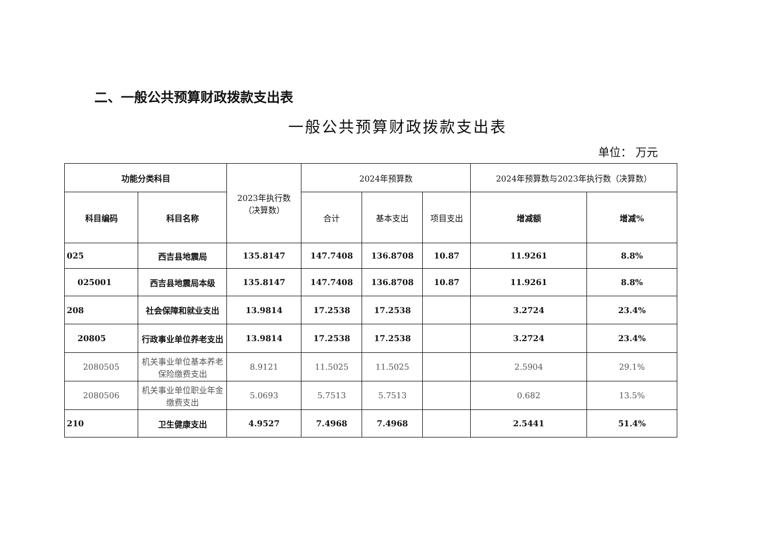二、一般公共预算财政拨款支出表
一般公共预算财政拨款支出表
单位： 万元
| 功能分类科目 | | 2023年执行数 （决算数） | 2024年预算数 | | | 2024年预算数与2023年执行数（决算数） | |
| --- | --- | --- | --- | --- | --- | --- | --- |
| 科目编码 | 科目名称 | | 合计 | 基本支出 | 项目支出 | 增减额 | 增减% |
| 025 | 西吉县地震局 | 135.8147 | 147.7408 | 136.8708 | 10.87 | 11.9261 | 8.8% |
| 025001 | 西吉县地震局本级 | 135.8147 | 147.7408 | 136.8708 | 10.87 | 11.9261 | 8.8% |
| 208 | 社会保障和就业支出 | 13.9814 | 17.2538 | 17.2538 | | 3.2724 | 23.4% |
| 20805 | 行政事业单位养老支出 | 13.9814 | 17.2538 | 17.2538 | | 3.2724 | 23.4% |
| 2080505 | 机关事业单位基本养老保险缴费支出 | 8.9121 | 11.5025 | 11.5025 | | 2.5904 | 29.1% |
| 2080506 | 机关事业单位职业年金缴费支出 | 5.0693 | 5.7513 | 5.7513 | | 0.682 | 13.5% |
| 210 | 卫生健康支出 | 4.9527 | 7.4968 | 7.4968 | | 2.5441 | 51.4% |